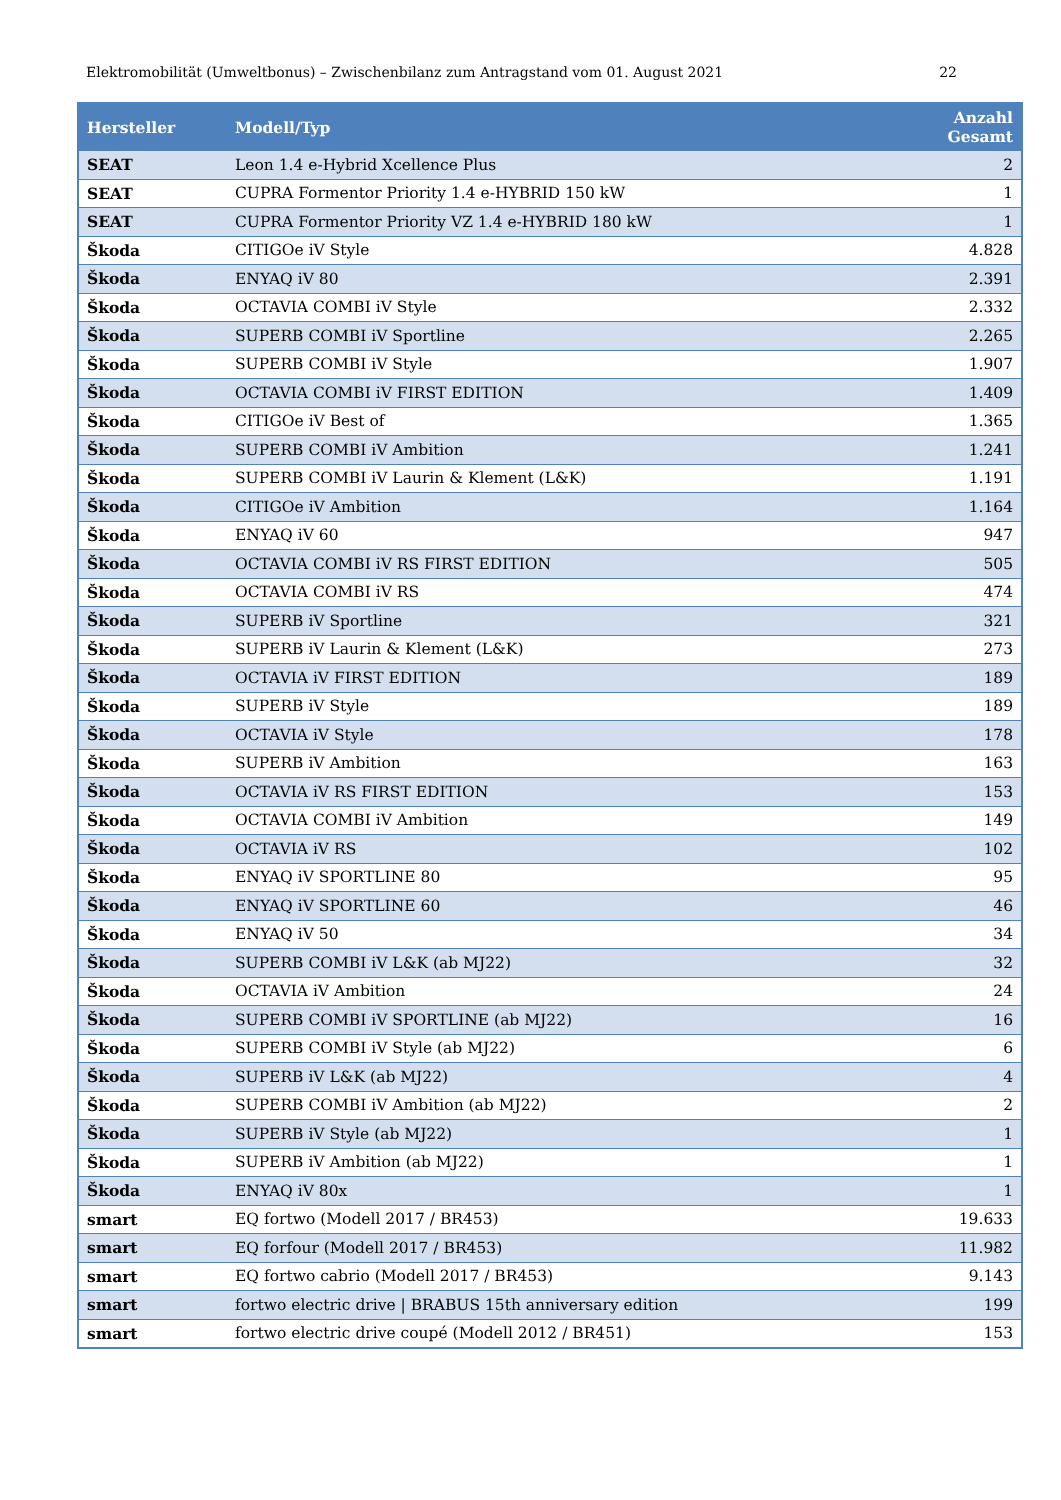Elektromobilität (Umweltbonus) – Zwischenbilanz zum Antragstand vom 01. August 2021 22
| Hersteller | Modell/Typ | Anzahl Gesamt |
| --- | --- | --- |
| SEAT | Leon 1.4 e-Hybrid Xcellence Plus | 2 |
| SEAT | CUPRA Formentor Priority 1.4 e-HYBRID 150 kW | 1 |
| SEAT | CUPRA Formentor Priority VZ 1.4 e-HYBRID 180 kW | 1 |
| Škoda | CITIGOe iV Style | 4.828 |
| Škoda | ENYAQ iV 80 | 2.391 |
| Škoda | OCTAVIA COMBI iV Style | 2.332 |
| Škoda | SUPERB COMBI iV Sportline | 2.265 |
| Škoda | SUPERB COMBI iV Style | 1.907 |
| Škoda | OCTAVIA COMBI iV FIRST EDITION | 1.409 |
| Škoda | CITIGOe iV Best of | 1.365 |
| Škoda | SUPERB COMBI iV Ambition | 1.241 |
| Škoda | SUPERB COMBI iV Laurin & Klement (L&K) | 1.191 |
| Škoda | CITIGOe iV Ambition | 1.164 |
| Škoda | ENYAQ iV 60 | 947 |
| Škoda | OCTAVIA COMBI iV RS FIRST EDITION | 505 |
| Škoda | OCTAVIA COMBI iV RS | 474 |
| Škoda | SUPERB iV Sportline | 321 |
| Škoda | SUPERB iV Laurin & Klement (L&K) | 273 |
| Škoda | OCTAVIA iV FIRST EDITION | 189 |
| Škoda | SUPERB iV Style | 189 |
| Škoda | OCTAVIA iV Style | 178 |
| Škoda | SUPERB iV Ambition | 163 |
| Škoda | OCTAVIA iV RS FIRST EDITION | 153 |
| Škoda | OCTAVIA COMBI iV Ambition | 149 |
| Škoda | OCTAVIA iV RS | 102 |
| Škoda | ENYAQ iV SPORTLINE 80 | 95 |
| Škoda | ENYAQ iV SPORTLINE 60 | 46 |
| Škoda | ENYAQ iV 50 | 34 |
| Škoda | SUPERB COMBI iV L&K (ab MJ22) | 32 |
| Škoda | OCTAVIA iV Ambition | 24 |
| Škoda | SUPERB COMBI iV SPORTLINE (ab MJ22) | 16 |
| Škoda | SUPERB COMBI iV Style (ab MJ22) | 6 |
| Škoda | SUPERB iV L&K (ab MJ22) | 4 |
| Škoda | SUPERB COMBI iV Ambition (ab MJ22) | 2 |
| Škoda | SUPERB iV Style (ab MJ22) | 1 |
| Škoda | SUPERB iV Ambition (ab MJ22) | 1 |
| Škoda | ENYAQ iV 80x | 1 |
| smart | EQ fortwo (Modell 2017 / BR453) | 19.633 |
| smart | EQ forfour (Modell 2017 / BR453) | 11.982 |
| smart | EQ fortwo cabrio (Modell 2017 / BR453) | 9.143 |
| smart | fortwo electric drive / BRABUS 15th anniversary edition | 199 |
| smart | fortwo electric drive coupé (Modell 2012 / BR451) | 153 |